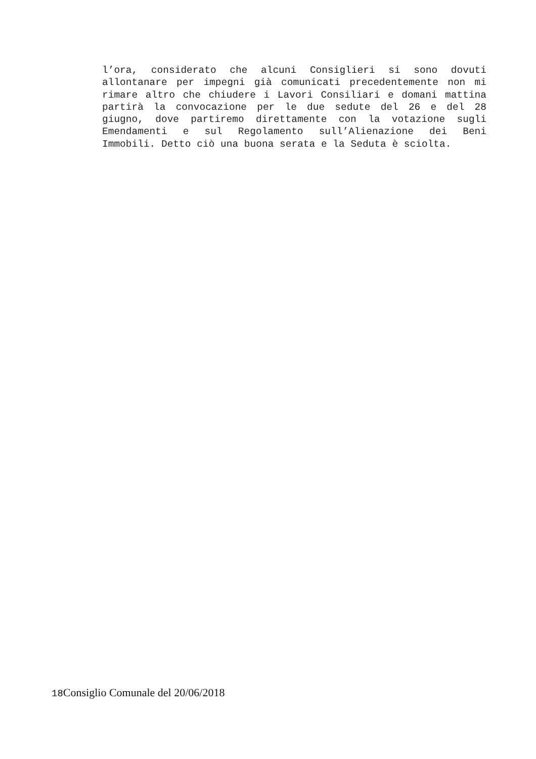l’ora, considerato che alcuni Consiglieri si sono dovuti allontanare per impegni già comunicati precedentemente non mi rimare altro che chiudere i Lavori Consiliari e domani mattina partirà la convocazione per le due sedute del 26 e del 28 giugno, dove partiremo direttamente con la votazione sugli Emendamenti e sul Regolamento sull’Alienazione dei Beni Immobili. Detto ciò una buona serata e la Seduta è sciolta.
18 Consiglio Comunale del 20/06/2018